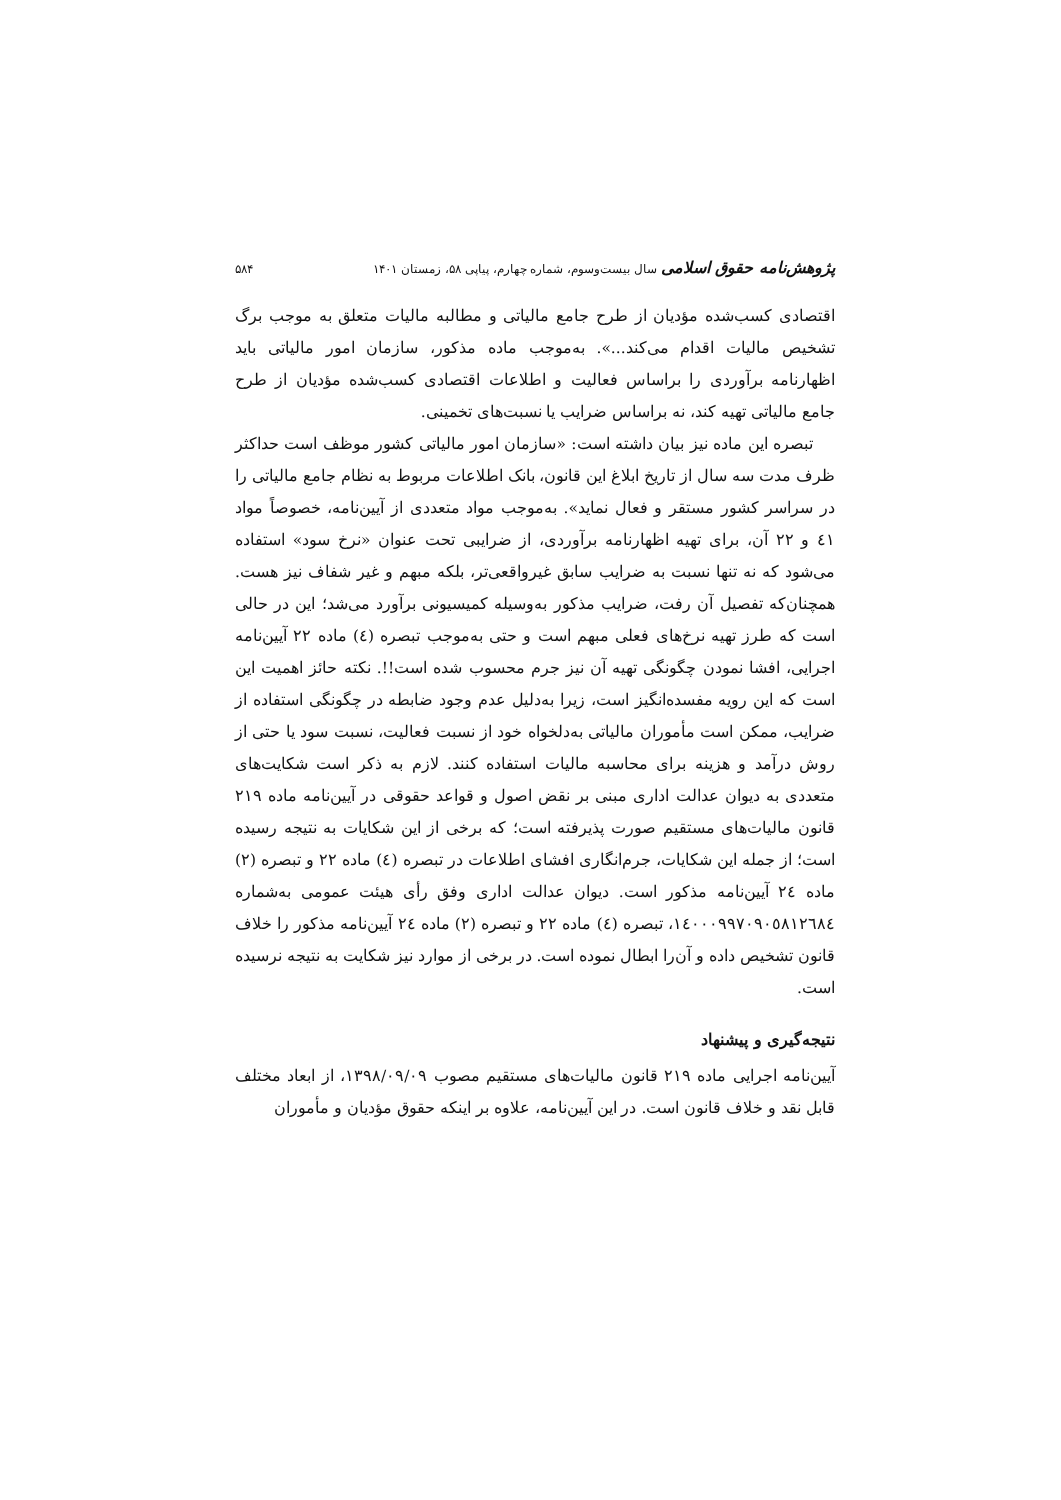پژوهش‌نامه حقوق اسلامی سال بیست‌وسوم، شماره چهارم، پیاپی ۵۸، زمستان ۱۴۰۱ ۵۸۴
اقتصادی کسب‌شده مؤدیان از طرح جامع مالیاتی و مطالبه مالیات متعلق به موجب برگ تشخیص مالیات اقدام می‌کند...». به‌موجب ماده مذکور، سازمان امور مالیاتی باید اظهارنامه برآوردی را براساس فعالیت و اطلاعات اقتصادی کسب‌شده مؤدیان از طرح جامع مالیاتی تهیه کند، نه براساس ضرایب یا نسبت‌های تخمینی.
تبصره این ماده نیز بیان داشته است: «سازمان امور مالیاتی کشور موظف است حداکثر ظرف مدت سه سال از تاریخ ابلاغ این قانون، بانک اطلاعات مربوط به نظام جامع مالیاتی را در سراسر کشور مستقر و فعال نماید». به‌موجب مواد متعددی از آیین‌نامه، خصوصاً مواد ٤١ و ٢٢ آن، برای تهیه اظهارنامه برآوردی، از ضرایبی تحت عنوان «نرخ سود» استفاده می‌شود که نه تنها نسبت به ضرایب سابق غیرواقعی‌تر، بلکه مبهم و غیر شفاف نیز هست. همچنان‌که تفصیل آن رفت، ضرایب مذکور به‌وسیله کمیسیونی برآورد می‌شد؛ این در حالی است که طرز تهیه نرخ‌های فعلی مبهم است و حتی به‌موجب تبصره (٤) ماده ٢٢ آیین‌نامه اجرایی، افشا نمودن چگونگی تهیه آن نیز جرم محسوب شده است!!. نکته حائز اهمیت این است که این رویه مفسده‌انگیز است، زیرا به‌دلیل عدم وجود ضابطه در چگونگی استفاده از ضرایب، ممکن است مأموران مالیاتی به‌دلخواه خود از نسبت فعالیت، نسبت سود یا حتی از روش درآمد و هزینه برای محاسبه مالیات استفاده کنند. لازم به ذکر است شکایت‌های متعددی به دیوان عدالت اداری مبنی بر نقض اصول و قواعد حقوقی در آیین‌نامه ماده ٢١٩ قانون مالیات‌های مستقیم صورت پذیرفته است؛ که برخی از این شکایات به نتیجه رسیده است؛ از جمله این شکایات، جرم‌انگاری افشای اطلاعات در تبصره (٤) ماده ٢٢ و تبصره (٢) ماده ٢٤ آیین‌نامه مذکور است. دیوان عدالت اداری وفق رأی هیئت عمومی به‌شماره ١٤٠٠٠٩٩٧٠٩٠٥٨١٢٦٨٤، تبصره (٤) ماده ٢٢ و تبصره (٢) ماده ٢٤ آیین‌نامه مذکور را خلاف قانون تشخیص داده و آن‌را ابطال نموده است. در برخی از موارد نیز شکایت به نتیجه نرسیده است.
نتیجه‌گیری و پیشنهاد
آیین‌نامه اجرایی ماده ٢١٩ قانون مالیات‌های مستقیم مصوب ١٣٩٨/٠٩/٠٩، از ابعاد مختلف قابل نقد و خلاف قانون است. در این آیین‌نامه، علاوه بر اینکه حقوق مؤدیان و مأموران